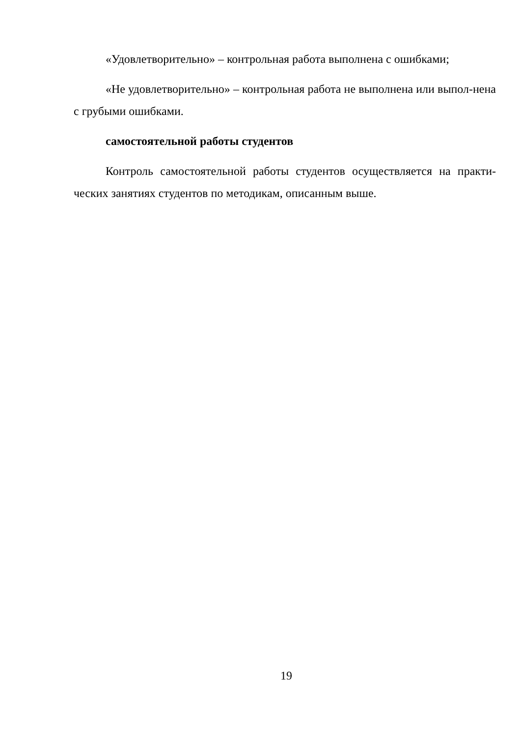«Удовлетворительно» – контрольная работа выполнена с ошибками;
«Не удовлетворительно» – контрольная работа не выполнена или выпол-нена с грубыми ошибками.
самостоятельной работы студентов
Контроль самостоятельной работы студентов осуществляется на практи-ческих занятиях студентов по методикам, описанным выше.
19